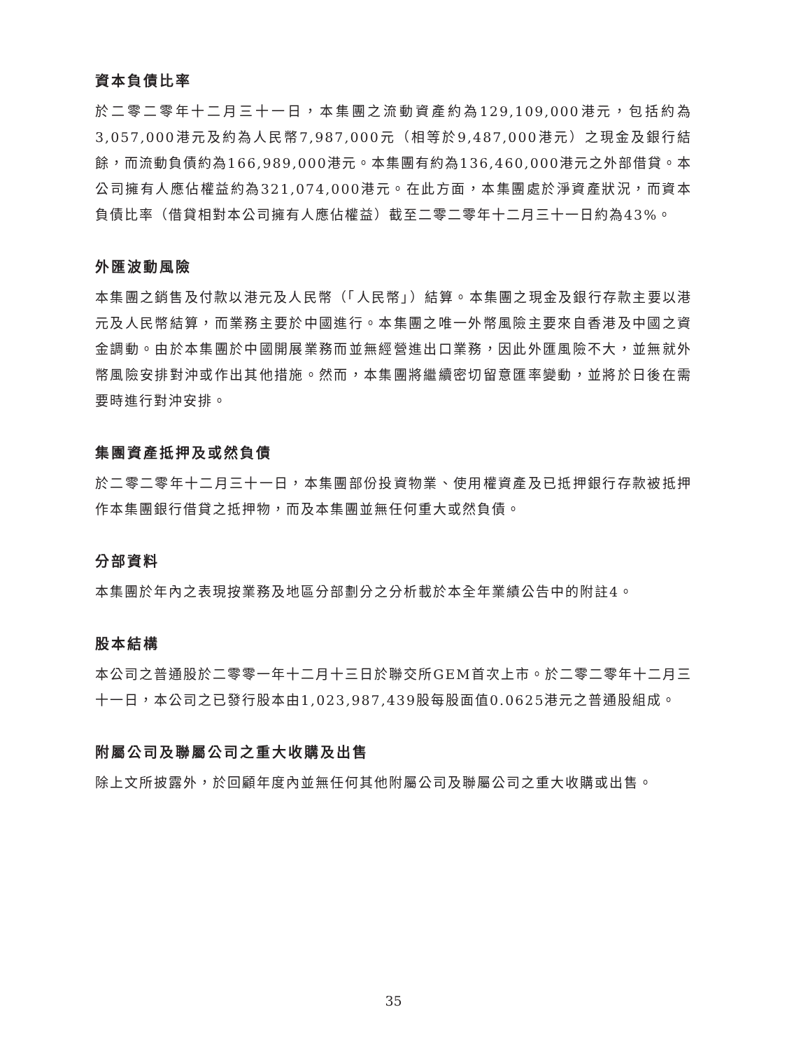資本負債比率
於二零二零年十二月三十一日，本集團之流動資產約為129,109,000港元，包括約為3,057,000港元及約為人民幣7,987,000元（相等於9,487,000港元）之現金及銀行結餘，而流動負債約為166,989,000港元。本集團有約為136,460,000港元之外部借貸。本公司擁有人應佔權益約為321,074,000港元。在此方面，本集團處於淨資產狀況，而資本負債比率（借貸相對本公司擁有人應佔權益）截至二零二零年十二月三十一日約為43%。
外匯波動風險
本集團之銷售及付款以港元及人民幣（「人民幣」）結算。本集團之現金及銀行存款主要以港元及人民幣結算，而業務主要於中國進行。本集團之唯一外幣風險主要來自香港及中國之資金調動。由於本集團於中國開展業務而並無經營進出口業務，因此外匯風險不大，並無就外幣風險安排對沖或作出其他措施。然而，本集團將繼續密切留意匯率變動，並將於日後在需要時進行對沖安排。
集團資產抵押及或然負債
於二零二零年十二月三十一日，本集團部份投資物業、使用權資產及已抵押銀行存款被抵押作本集團銀行借貸之抵押物，而及本集團並無任何重大或然負債。
分部資料
本集團於年內之表現按業務及地區分部劃分之分析載於本全年業績公告中的附註4。
股本結構
本公司之普通股於二零零一年十二月十三日於聯交所GEM首次上市。於二零二零年十二月三十一日，本公司之已發行股本由1,023,987,439股每股面值0.0625港元之普通股組成。
附屬公司及聯屬公司之重大收購及出售
除上文所披露外，於回顧年度內並無任何其他附屬公司及聯屬公司之重大收購或出售。
35